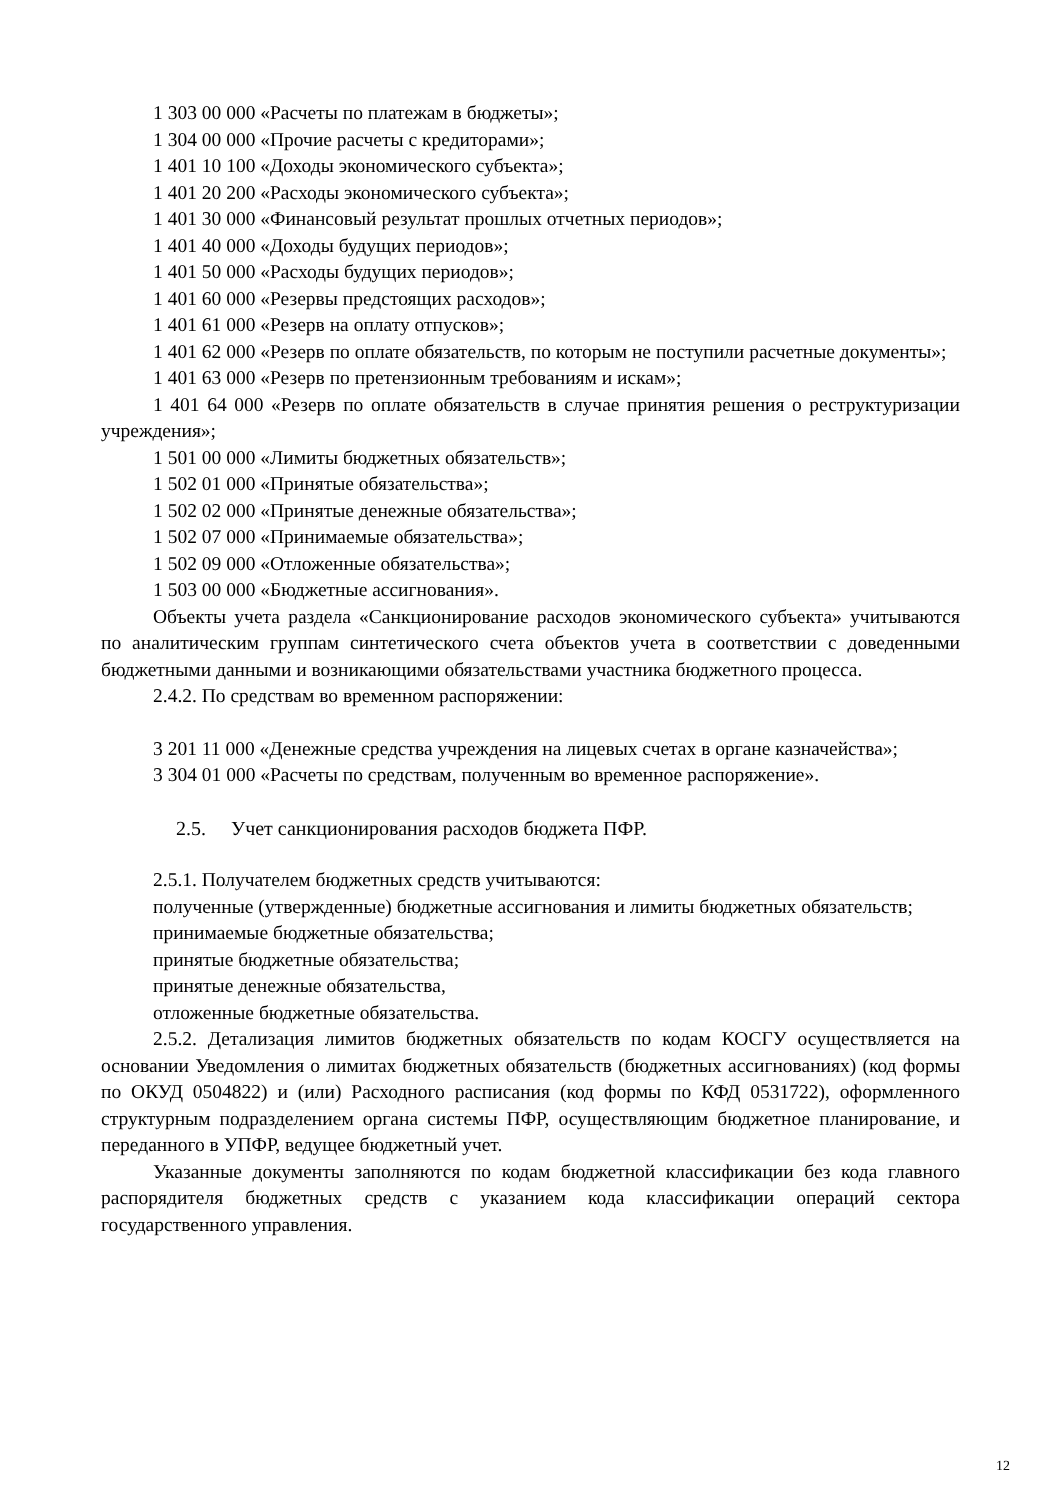1 303 00 000 «Расчеты по платежам в бюджеты»;
1 304 00 000 «Прочие расчеты с кредиторами»;
1 401 10 100 «Доходы экономического субъекта»;
1 401 20 200 «Расходы экономического субъекта»;
1 401 30 000 «Финансовый результат прошлых отчетных периодов»;
1 401 40 000 «Доходы будущих периодов»;
1 401 50 000 «Расходы будущих периодов»;
1 401 60 000 «Резервы предстоящих расходов»;
1 401 61 000 «Резерв на оплату отпусков»;
1 401 62 000 «Резерв по оплате обязательств, по которым не поступили расчетные документы»;
1 401 63 000 «Резерв по претензионным требованиям и искам»;
1 401 64 000 «Резерв по оплате обязательств в случае принятия решения о реструктуризации учреждения»;
1 501 00 000 «Лимиты бюджетных обязательств»;
1 502 01 000 «Принятые обязательства»;
1 502 02 000 «Принятые денежные обязательства»;
1 502 07 000 «Принимаемые обязательства»;
1 502 09 000 «Отложенные обязательства»;
1 503 00 000 «Бюджетные ассигнования».
Объекты учета раздела «Санкционирование расходов экономического субъекта» учитываются по аналитическим группам синтетического счета объектов учета в соответствии с доведенными бюджетными данными и возникающими обязательствами участника бюджетного процесса.
2.4.2. По средствам во временном распоряжении:
3 201 11 000 «Денежные средства учреждения на лицевых счетах в органе казначейства»;
3 304 01 000 «Расчеты по средствам, полученным во временное распоряжение».
2.5. Учет санкционирования расходов бюджета ПФР.
2.5.1. Получателем бюджетных средств учитываются:
полученные (утвержденные) бюджетные ассигнования и лимиты бюджетных обязательств;
принимаемые бюджетные обязательства;
принятые бюджетные обязательства;
принятые денежные обязательства,
отложенные бюджетные обязательства.
2.5.2. Детализация лимитов бюджетных обязательств по кодам КОСГУ осуществляется на основании Уведомления о лимитах бюджетных обязательств (бюджетных ассигнованиях) (код формы по ОКУД 0504822) и (или) Расходного расписания (код формы по КФД 0531722), оформленного структурным подразделением органа системы ПФР, осуществляющим бюджетное планирование, и переданного в УПФР, ведущее бюджетный учет.
Указанные документы заполняются по кодам бюджетной классификации без кода главного распорядителя бюджетных средств с указанием кода классификации операций сектора государственного управления.
12